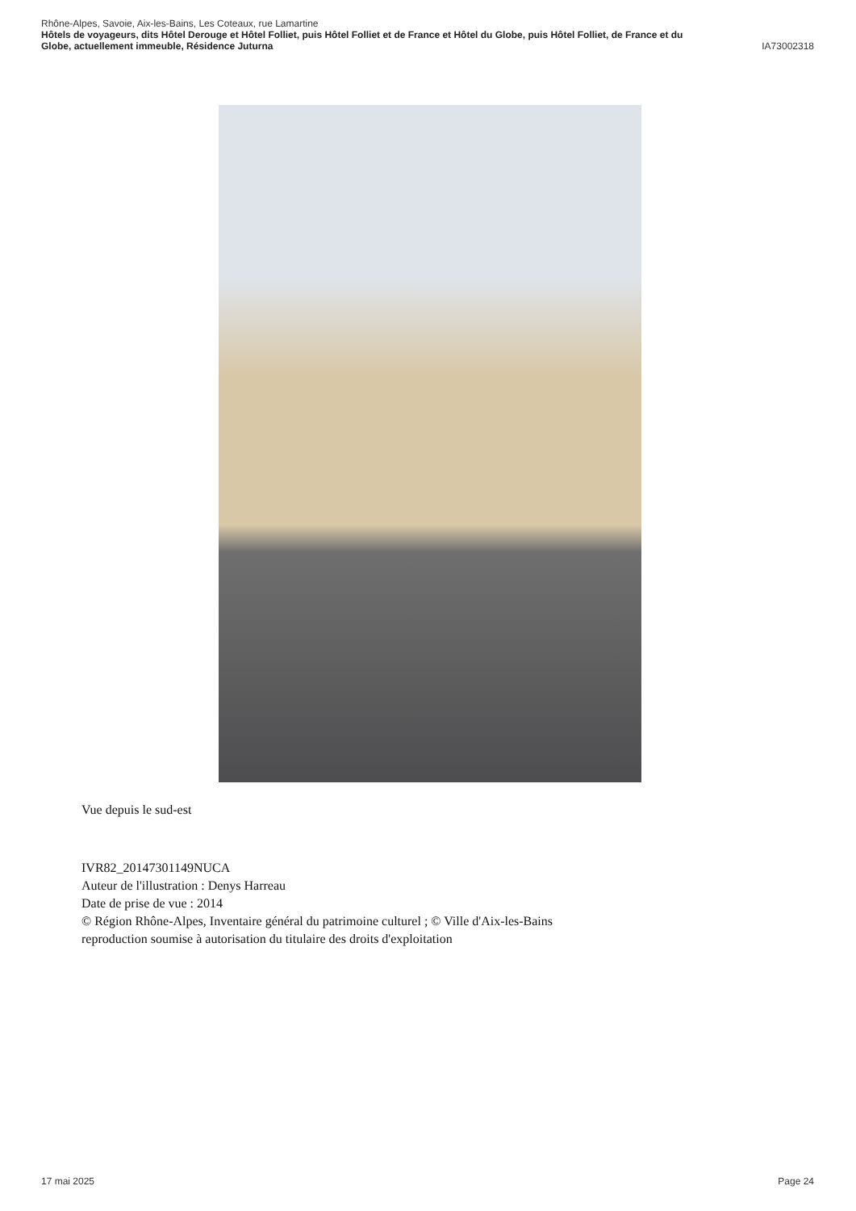Rhône-Alpes, Savoie, Aix-les-Bains, Les Coteaux, rue Lamartine
Hôtels de voyageurs, dits Hôtel Derouge et Hôtel Folliet, puis Hôtel Folliet et de France et Hôtel du Globe, puis Hôtel Folliet, de France et du
Globe, actuellement immeuble, Résidence Juturna IA73002318
Vue depuis le sud-est
IVR82_20147301149NUCA
Auteur de l'illustration : Denys Harreau
Date de prise de vue : 2014
© Région Rhône-Alpes, Inventaire général du patrimoine culturel ; © Ville d'Aix-les-Bains
reproduction soumise à autorisation du titulaire des droits d'exploitation
17 mai 2025 Page 24